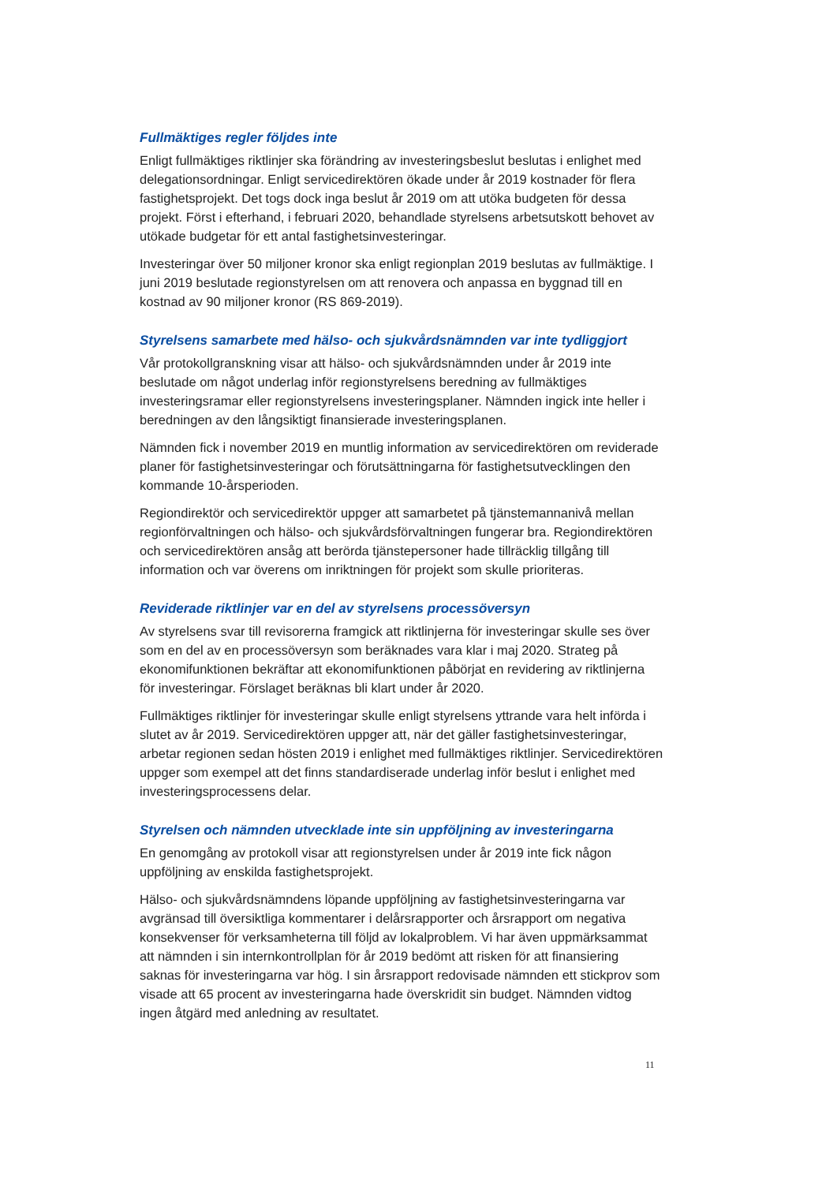Fullmäktiges regler följdes inte
Enligt fullmäktiges riktlinjer ska förändring av investeringsbeslut beslutas i enlighet med delegationsordningar. Enligt servicedirektören ökade under år 2019 kostnader för flera fastighetsprojekt. Det togs dock inga beslut år 2019 om att utöka budgeten för dessa projekt. Först i efterhand, i februari 2020, behandlade styrelsens arbetsutskott behovet av utökade budgetar för ett antal fastighetsinvesteringar.
Investeringar över 50 miljoner kronor ska enligt regionplan 2019 beslutas av fullmäktige. I juni 2019 beslutade regionstyrelsen om att renovera och anpassa en byggnad till en kostnad av 90 miljoner kronor (RS 869-2019).
Styrelsens samarbete med hälso- och sjukvårdsnämnden var inte tydliggjort
Vår protokollgranskning visar att hälso- och sjukvårdsnämnden under år 2019 inte beslutade om något underlag inför regionstyrelsens beredning av fullmäktiges investeringsramar eller regionstyrelsens investeringsplaner. Nämnden ingick inte heller i beredningen av den långsiktigt finansierade investeringsplanen.
Nämnden fick i november 2019 en muntlig information av servicedirektören om reviderade planer för fastighetsinvesteringar och förutsättningarna för fastighetsutvecklingen den kommande 10-årsperioden.
Regiondirektör och servicedirektör uppger att samarbetet på tjänstemannanivå mellan regionförvaltningen och hälso- och sjukvårdsförvaltningen fungerar bra. Regiondirektören och servicedirektören ansåg att berörda tjänstepersoner hade tillräcklig tillgång till information och var överens om inriktningen för projekt som skulle prioriteras.
Reviderade riktlinjer var en del av styrelsens processöversyn
Av styrelsens svar till revisorerna framgick att riktlinjerna för investeringar skulle ses över som en del av en processöversyn som beräknades vara klar i maj 2020. Strateg på ekonomifunktionen bekräftar att ekonomifunktionen påbörjat en revidering av riktlinjerna för investeringar. Förslaget beräknas bli klart under år 2020.
Fullmäktiges riktlinjer för investeringar skulle enligt styrelsens yttrande vara helt införda i slutet av år 2019. Servicedirektören uppger att, när det gäller fastighetsinvesteringar, arbetar regionen sedan hösten 2019 i enlighet med fullmäktiges riktlinjer. Servicedirektören uppger som exempel att det finns standardiserade underlag inför beslut i enlighet med investeringsprocessens delar.
Styrelsen och nämnden utvecklade inte sin uppföljning av investeringarna
En genomgång av protokoll visar att regionstyrelsen under år 2019 inte fick någon uppföljning av enskilda fastighetsprojekt.
Hälso- och sjukvårdsnämndens löpande uppföljning av fastighetsinvesteringarna var avgränsad till översiktliga kommentarer i delårsrapporter och årsrapport om negativa konsekvenser för verksamheterna till följd av lokalproblem. Vi har även uppmärksammat att nämnden i sin internkontrollplan för år 2019 bedömt att risken för att finansiering saknas för investeringarna var hög. I sin årsrapport redovisade nämnden ett stickprov som visade att 65 procent av investeringarna hade överskridit sin budget. Nämnden vidtog ingen åtgärd med anledning av resultatet.
11